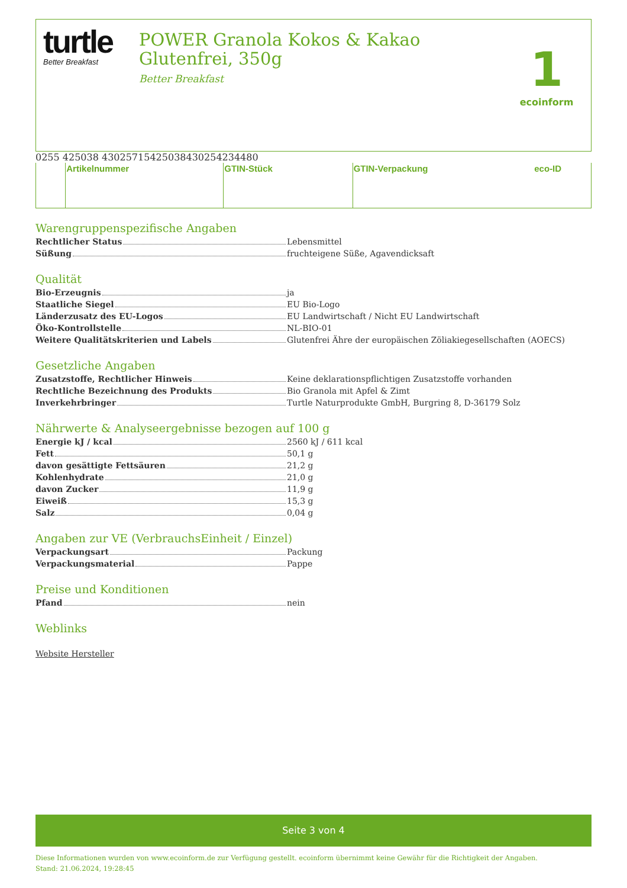turtle
Better Breakfast
POWER Granola Kokos & Kakao Glutenfrei, 350g
Better Breakfast
1
ecoinform
| | Artikelnummer | | GTIN-Stück | | GTIN-Verpackung | | eco-ID |
Warengruppenspezifische Angaben
Rechtlicher Status Lebensmittel
Süßung fruchteigene Süße, Agavendicksaft
Qualität
Bio-Erzeugnis ja
Staatliche Siegel EU Bio-Logo
Länderzusatz des EU-Logos EU Landwirtschaft / Nicht EU Landwirtschaft
Öko-Kontrollstelle NL-BIO-01
Weitere Qualitätskriterien und Labels Glutenfrei Ähre der europäischen Zöliakiegesellschaften (AOECS)
Gesetzliche Angaben
Zusatzstoffe, Rechtlicher Hinweis Keine deklarationspflichtigen Zusatzstoffe vorhanden
Rechtliche Bezeichnung des Produkts Bio Granola mit Apfel & Zimt
Inverkehrbringer Turtle Naturprodukte GmbH, Burgring 8, D-36179 Solz
Nährwerte & Analyseergebnisse bezogen auf 100 g
Energie kJ / kcal 2560 kJ / 611 kcal
Fett 50,1 g
davon gesättigte Fettsäuren 21,2 g
Kohlenhydrate 21,0 g
davon Zucker 11,9 g
Eiweiß 15,3 g
Salz 0,04 g
Angaben zur VE (VerbrauchsEinheit / Einzel)
Verpackungsart Packung
Verpackungsmaterial Pappe
Preise und Konditionen
Pfand nein
Weblinks
Website Hersteller
Seite 3 von 4
Diese Informationen wurden von www.ecoinform.de zur Verfügung gestellt. ecoinform übernimmt keine Gewähr für die Richtigkeit der Angaben.
Stand: 21.06.2024, 19:28:45